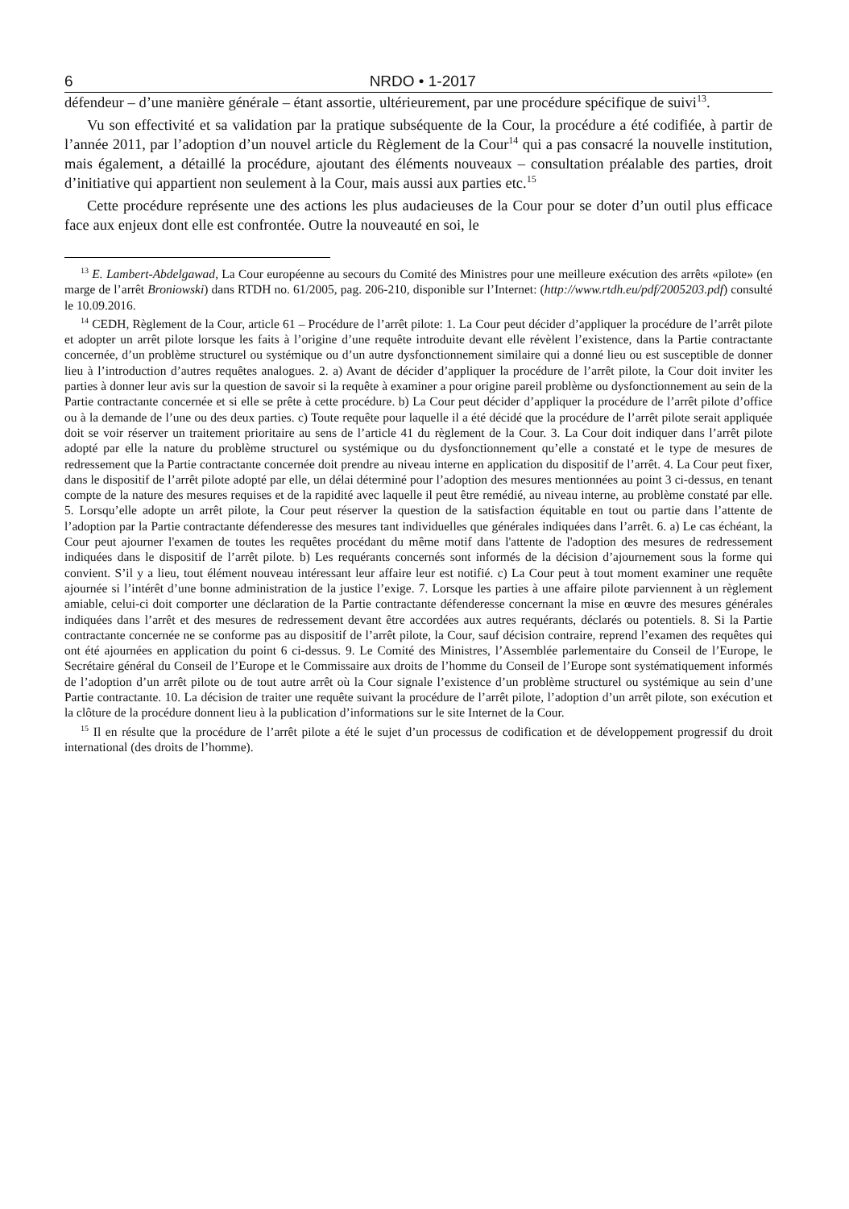6 NRDO • 1-2017
défendeur – d’une manière générale – étant assortie, ultérieurement, par une procédure spécifique de suivi<sup>13</sup>.
Vu son effectivité et sa validation par la pratique subséquente de la Cour, la procédure a été codifiée, à partir de l’année 2011, par l’adoption d’un nouvel article du Règlement de la Cour<sup>14</sup> qui a pas consacré la nouvelle institution, mais également, a détaillé la procédure, ajoutant des éléments nouveaux – consultation préalable des parties, droit d’initiative qui appartient non seulement à la Cour, mais aussi aux parties etc.<sup>15</sup>
Cette procédure représente une des actions les plus audacieuses de la Cour pour se doter d’un outil plus efficace face aux enjeux dont elle est confrontée. Outre la nouveauté en soi, le
<sup>13</sup> E. Lambert-Abdelgawad, La Cour européenne au secours du Comité des Ministres pour une meilleure exécution des arrêts «pilote» (en marge de l’arrêt Broniowski) dans RTDH no. 61/2005, pag. 206-210, disponible sur l’Internet: (http://www.rtdh.eu/pdf/2005203.pdf) consulté le 10.09.2016.
<sup>14</sup> CEDH, Règlement de la Cour, article 61 – Procédure de l’arrêt pilote: 1. La Cour peut décider d’appliquer la procédure de l’arrêt pilote et adopter un arrêt pilote lorsque les faits à l’origine d’une requête introduite devant elle révèlent l’existence, dans la Partie contractante concernée, d’un problème structurel ou systémique ou d’un autre dysfonctionnement similaire qui a donné lieu ou est susceptible de donner lieu à l’introduction d’autres requêtes analogues. 2. a) Avant de décider d’appliquer la procédure de l’arrêt pilote, la Cour doit inviter les parties à donner leur avis sur la question de savoir si la requête à examiner a pour origine pareil problème ou dysfonctionnement au sein de la Partie contractante concernée et si elle se prête à cette procédure. b) La Cour peut décider d’appliquer la procédure de l’arrêt pilote d’office ou à la demande de l’une ou des deux parties. c) Toute requête pour laquelle il a été décidé que la procédure de l’arrêt pilote serait appliquée doit se voir réserver un traitement prioritaire au sens de l’article 41 du règlement de la Cour. 3. La Cour doit indiquer dans l’arrêt pilote adopté par elle la nature du problème structurel ou systémique ou du dysfonctionnement qu’elle a constaté et le type de mesures de redressement que la Partie contractante concernée doit prendre au niveau interne en application du dispositif de l’arrêt. 4. La Cour peut fixer, dans le dispositif de l’arrêt pilote adopté par elle, un délai déterminé pour l’adoption des mesures mentionnées au point 3 ci-dessus, en tenant compte de la nature des mesures requises et de la rapidité avec laquelle il peut être remédié, au niveau interne, au problème constaté par elle. 5. Lorsqu’elle adopte un arrêt pilote, la Cour peut réserver la question de la satisfaction équitable en tout ou partie dans l’attente de l’adoption par la Partie contractante défenderesse des mesures tant individuelles que générales indiquées dans l’arrêt. 6. a) Le cas échéant, la Cour peut ajourner l'examen de toutes les requêtes procédant du même motif dans l'attente de l'adoption des mesures de redressement indiquées dans le dispositif de l’arrêt pilote. b) Les requérants concernés sont informés de la décision d’ajournement sous la forme qui convient. S’il y a lieu, tout élément nouveau intéressant leur affaire leur est notifié. c) La Cour peut à tout moment examiner une requête ajournée si l’intérêt d’une bonne administration de la justice l’exige. 7. Lorsque les parties à une affaire pilote parviennent à un règlement amiable, celui-ci doit comporter une déclaration de la Partie contractante défenderesse concernant la mise en œuvre des mesures générales indiquées dans l’arrêt et des mesures de redressement devant être accordées aux autres requérants, déclarés ou potentiels. 8. Si la Partie contractante concernée ne se conforme pas au dispositif de l’arrêt pilote, la Cour, sauf décision contraire, reprend l’examen des requêtes qui ont été ajournées en application du point 6 ci-dessus. 9. Le Comité des Ministres, l’Assemblée parlementaire du Conseil de l’Europe, le Secrétaire général du Conseil de l’Europe et le Commissaire aux droits de l’homme du Conseil de l’Europe sont systématiquement informés de l’adoption d’un arrêt pilote ou de tout autre arrêt où la Cour signale l’existence d’un problème structurel ou systémique au sein d’une Partie contractante. 10. La décision de traiter une requête suivant la procédure de l’arrêt pilote, l’adoption d’un arrêt pilote, son exécution et la clôture de la procédure donnent lieu à la publication d’informations sur le site Internet de la Cour.
<sup>15</sup> Il en résulte que la procédure de l’arrêt pilote a été le sujet d’un processus de codification et de développement progressif du droit international (des droits de l’homme).